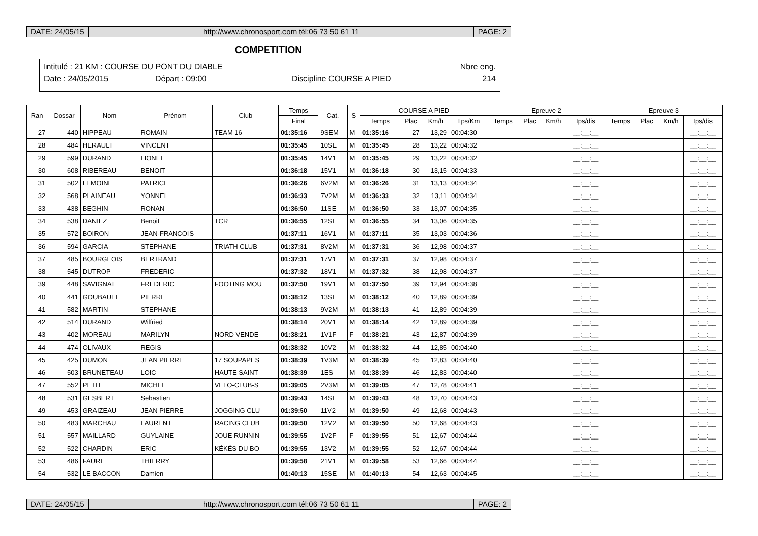DATE: 24/05/15 http://www.chronosport.com tél:06 73 50 61 11
PAGE: 2
COMPETITION
Intitulé : 21 KM : COURSE DU PONT DU DIABLE Nbre eng.
Date : 24/05/2015 Départ : 09:00 Discipline COURSE A PIED 214
| Ran | Dossar | Nom | Prénom | Club | Temps | Cat. | S | COURSE A PIED | | | | Epreuve 2 | | | | Epreuve 3 | | | |
| --- | --- | --- | --- | --- | --- | --- | --- | --- | --- | --- | --- | --- | --- | --- | --- | --- | --- | --- | --- |
| | | | | | Final | | | Temps | Plac | Km/h | Tps/Km | Temps | Plac | Km/h | tps/dis | Temps | Plac | Km/h | tps/dis |
| 27 | 440 | HIPPEAU | ROMAIN | TEAM 16 | 01:35:16 | 9SEM | M | 01:35:16 | 27 | 13,29 | 00:04:30 | | | | __:__:__ | | | | __:__:__ |
| 28 | 484 | HERAULT | VINCENT | | 01:35:45 | 10SE | M | 01:35:45 | 28 | 13,22 | 00:04:32 | | | | __:__:__ | | | | __:__:__ |
| 29 | 599 | DURAND | LIONEL | | 01:35:45 | 14V1 | M | 01:35:45 | 29 | 13,22 | 00:04:32 | | | | __:__:__ | | | | __:__:__ |
| 30 | 608 | RIBEREAU | BENOIT | | 01:36:18 | 15V1 | M | 01:36:18 | 30 | 13,15 | 00:04:33 | | | | __:__:__ | | | | __:__:__ |
| 31 | 502 | LEMOINE | PATRICE | | 01:36:26 | 6V2M | M | 01:36:26 | 31 | 13,13 | 00:04:34 | | | | __:__:__ | | | | __:__:__ |
| 32 | 568 | PLAINEAU | YONNEL | | 01:36:33 | 7V2M | M | 01:36:33 | 32 | 13,11 | 00:04:34 | | | | __:__:__ | | | | __:__:__ |
| 33 | 438 | BEGHIN | RONAN | | 01:36:50 | 11SE | M | 01:36:50 | 33 | 13,07 | 00:04:35 | | | | __:__:__ | | | | __:__:__ |
| 34 | 538 | DANIEZ | Benoit | TCR | 01:36:55 | 12SE | M | 01:36:55 | 34 | 13,06 | 00:04:35 | | | | __:__:__ | | | | __:__:__ |
| 35 | 572 | BOIRON | JEAN-FRANCOIS | | 01:37:11 | 16V1 | M | 01:37:11 | 35 | 13,03 | 00:04:36 | | | | __:__:__ | | | | __:__:__ |
| 36 | 594 | GARCIA | STEPHANE | TRIATH CLUB | 01:37:31 | 8V2M | M | 01:37:31 | 36 | 12,98 | 00:04:37 | | | | __:__:__ | | | | __:__:__ |
| 37 | 485 | BOURGEOIS | BERTRAND | | 01:37:31 | 17V1 | M | 01:37:31 | 37 | 12,98 | 00:04:37 | | | | __:__:__ | | | | __:__:__ |
| 38 | 545 | DUTROP | FREDERIC | | 01:37:32 | 18V1 | M | 01:37:32 | 38 | 12,98 | 00:04:37 | | | | __:__:__ | | | | __:__:__ |
| 39 | 448 | SAVIGNAT | FREDERIC | FOOTING MOU | 01:37:50 | 19V1 | M | 01:37:50 | 39 | 12,94 | 00:04:38 | | | | __:__:__ | | | | __:__:__ |
| 40 | 441 | GOUBAULT | PIERRE | | 01:38:12 | 13SE | M | 01:38:12 | 40 | 12,89 | 00:04:39 | | | | __:__:__ | | | | __:__:__ |
| 41 | 582 | MARTIN | STEPHANE | | 01:38:13 | 9V2M | M | 01:38:13 | 41 | 12,89 | 00:04:39 | | | | __:__:__ | | | | __:__:__ |
| 42 | 514 | DURAND | Wilfried | | 01:38:14 | 20V1 | M | 01:38:14 | 42 | 12,89 | 00:04:39 | | | | __:__:__ | | | | __:__:__ |
| 43 | 402 | MOREAU | MARILYN | NORD VENDE | 01:38:21 | 1V1F | F | 01:38:21 | 43 | 12,87 | 00:04:39 | | | | __:__:__ | | | | __:__:__ |
| 44 | 474 | OLIVAUX | REGIS | | 01:38:32 | 10V2 | M | 01:38:32 | 44 | 12,85 | 00:04:40 | | | | __:__:__ | | | | __:__:__ |
| 45 | 425 | DUMON | JEAN PIERRE | 17 SOUPAPES | 01:38:39 | 1V3M | M | 01:38:39 | 45 | 12,83 | 00:04:40 | | | | __:__:__ | | | | __:__:__ |
| 46 | 503 | BRUNETEAU | LOIC | HAUTE SAINT | 01:38:39 | 1ES | M | 01:38:39 | 46 | 12,83 | 00:04:40 | | | | __:__:__ | | | | __:__:__ |
| 47 | 552 | PETIT | MICHEL | VELO-CLUB-S | 01:39:05 | 2V3M | M | 01:39:05 | 47 | 12,78 | 00:04:41 | | | | __:__:__ | | | | __:__:__ |
| 48 | 531 | GESBERT | Sebastien | | 01:39:43 | 14SE | M | 01:39:43 | 48 | 12,70 | 00:04:43 | | | | __:__:__ | | | | __:__:__ |
| 49 | 453 | GRAIZEAU | JEAN PIERRE | JOGGING CLU | 01:39:50 | 11V2 | M | 01:39:50 | 49 | 12,68 | 00:04:43 | | | | __:__:__ | | | | __:__:__ |
| 50 | 483 | MARCHAU | LAURENT | RACING CLUB | 01:39:50 | 12V2 | M | 01:39:50 | 50 | 12,68 | 00:04:43 | | | | __:__:__ | | | | __:__:__ |
| 51 | 557 | MAILLARD | GUYLAINE | JOUE RUNNIN | 01:39:55 | 1V2F | F | 01:39:55 | 51 | 12,67 | 00:04:44 | | | | __:__:__ | | | | __:__:__ |
| 52 | 522 | CHARDIN | ERIC | KÉKÉS DU BO | 01:39:55 | 13V2 | M | 01:39:55 | 52 | 12,67 | 00:04:44 | | | | __:__:__ | | | | __:__:__ |
| 53 | 486 | FAURE | THIERRY | | 01:39:58 | 21V1 | M | 01:39:58 | 53 | 12,66 | 00:04:44 | | | | __:__:__ | | | | __:__:__ |
| 54 | 532 | LE BACCON | Damien | | 01:40:13 | 15SE | M | 01:40:13 | 54 | 12,63 | 00:04:45 | | | | __:__:__ | | | | __:__:__ |
DATE: 24/05/15 http://www.chronosport.com tél:06 73 50 61 11
PAGE: 2